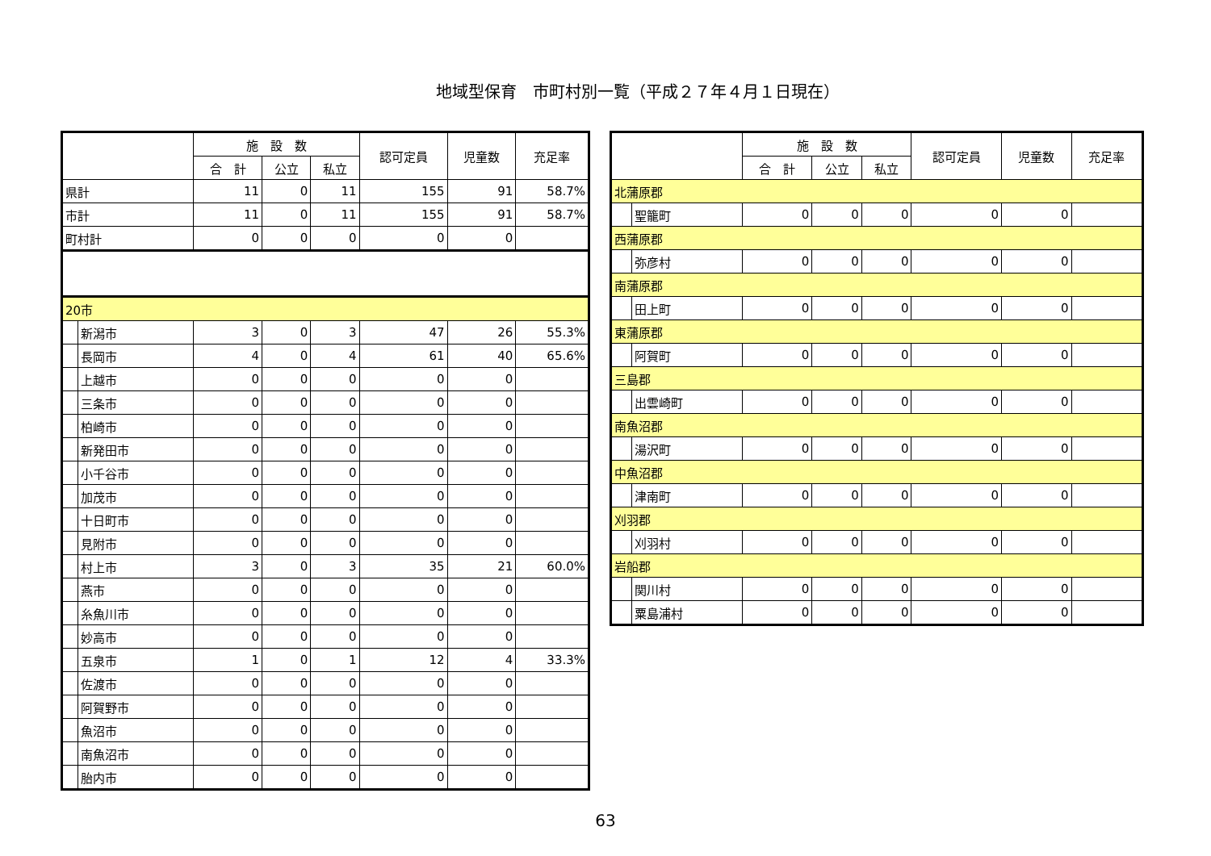地域型保育　市町村別一覧（平成２７年４月１日現在）
| | | 施 設 数 | | | 認可定員 | 児童数 | 充足率 |
| --- | --- | --- | --- | --- | --- | --- | --- |
| | | 合 計 | 公立 | 私立 | | | |
| 県計 | | 11 | 0 | 11 | 155 | 91 | 58.7% |
| 市計 | | 11 | 0 | 11 | 155 | 91 | 58.7% |
| 町村計 | | 0 | 0 | 0 | 0 | 0 | |
| 20市 | | | | | | | |
| | 新潟市 | 3 | 0 | 3 | 47 | 26 | 55.3% |
| | 長岡市 | 4 | 0 | 4 | 61 | 40 | 65.6% |
| | 上越市 | 0 | 0 | 0 | 0 | 0 | |
| | 三条市 | 0 | 0 | 0 | 0 | 0 | |
| | 柏崎市 | 0 | 0 | 0 | 0 | 0 | |
| | 新発田市 | 0 | 0 | 0 | 0 | 0 | |
| | 小千谷市 | 0 | 0 | 0 | 0 | 0 | |
| | 加茂市 | 0 | 0 | 0 | 0 | 0 | |
| | 十日町市 | 0 | 0 | 0 | 0 | 0 | |
| | 見附市 | 0 | 0 | 0 | 0 | 0 | |
| | 村上市 | 3 | 0 | 3 | 35 | 21 | 60.0% |
| | 燕市 | 0 | 0 | 0 | 0 | 0 | |
| | 糸魚川市 | 0 | 0 | 0 | 0 | 0 | |
| | 妙高市 | 0 | 0 | 0 | 0 | 0 | |
| | 五泉市 | 1 | 0 | 1 | 12 | 4 | 33.3% |
| | 佐渡市 | 0 | 0 | 0 | 0 | 0 | |
| | 阿賀野市 | 0 | 0 | 0 | 0 | 0 | |
| | 魚沼市 | 0 | 0 | 0 | 0 | 0 | |
| | 南魚沼市 | 0 | 0 | 0 | 0 | 0 | |
| | 胎内市 | 0 | 0 | 0 | 0 | 0 | |
| | | 施 設 数 | | | 認可定員 | 児童数 | 充足率 |
| --- | --- | --- | --- | --- | --- | --- | --- |
| | | 合 計 | 公立 | 私立 | | | |
| 北蒲原郡 | | | | | | | |
| | 聖籠町 | 0 | 0 | 0 | 0 | 0 | |
| 西蒲原郡 | | | | | | | |
| | 弥彦村 | 0 | 0 | 0 | 0 | 0 | |
| 南蒲原郡 | | | | | | | |
| | 田上町 | 0 | 0 | 0 | 0 | 0 | |
| 東蒲原郡 | | | | | | | |
| | 阿賀町 | 0 | 0 | 0 | 0 | 0 | |
| 三島郡 | | | | | | | |
| | 出雲崎町 | 0 | 0 | 0 | 0 | 0 | |
| 南魚沼郡 | | | | | | | |
| | 湯沢町 | 0 | 0 | 0 | 0 | 0 | |
| 中魚沼郡 | | | | | | | |
| | 津南町 | 0 | 0 | 0 | 0 | 0 | |
| 刈羽郡 | | | | | | | |
| | 刈羽村 | 0 | 0 | 0 | 0 | 0 | |
| 岩船郡 | | | | | | | |
| | 関川村 | 0 | 0 | 0 | 0 | 0 | |
| | 粟島浦村 | 0 | 0 | 0 | 0 | 0 | |
63